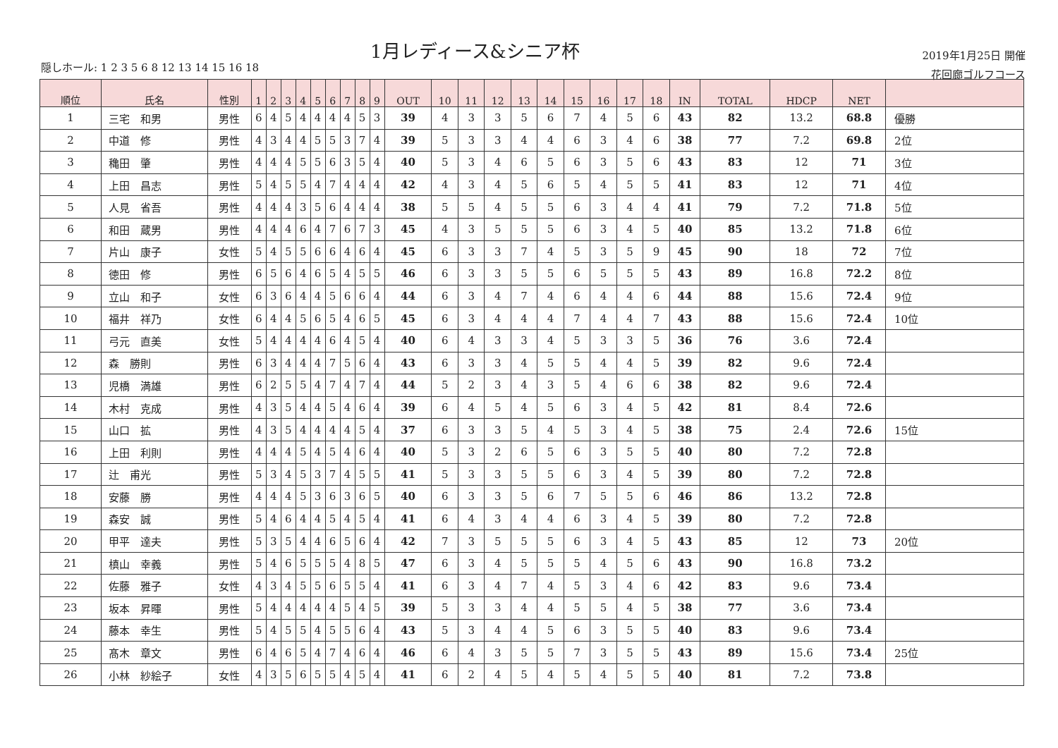隠しホール: 1 2 3 5 6 8 12 13 14 15 16 18
1月レディース&シニア杯
2019年1月25日 開催
花回廊ゴルフコース
| 順位 | 氏名 | 性別 | 1 | 2 | 3 | 4 | 5 | 6 | 7 | 8 | 9 | OUT | 10 | 11 | 12 | 13 | 14 | 15 | 16 | 17 | 18 | IN | TOTAL | HDCP | NET | |
| --- | --- | --- | --- | --- | --- | --- | --- | --- | --- | --- | --- | --- | --- | --- | --- | --- | --- | --- | --- | --- | --- | --- | --- | --- | --- | --- |
| 1 | 三宅 和男 | 男性 | 6 | 4 | 5 | 4 | 4 | 4 | 4 | 5 | 3 | 39 | 4 | 3 | 3 | 5 | 6 | 7 | 4 | 5 | 6 | 43 | 82 | 13.2 | 68.8 | 優勝 |
| 2 | 中道 修 | 男性 | 4 | 3 | 4 | 4 | 5 | 5 | 3 | 7 | 4 | 39 | 5 | 3 | 3 | 4 | 4 | 6 | 3 | 4 | 6 | 38 | 77 | 7.2 | 69.8 | 2位 |
| 3 | 穐田 肇 | 男性 | 4 | 4 | 4 | 5 | 5 | 6 | 3 | 5 | 4 | 40 | 5 | 3 | 4 | 6 | 5 | 6 | 3 | 5 | 6 | 43 | 83 | 12 | 71 | 3位 |
| 4 | 上田 昌志 | 男性 | 5 | 4 | 5 | 5 | 4 | 7 | 4 | 4 | 4 | 42 | 4 | 3 | 4 | 5 | 6 | 5 | 4 | 5 | 5 | 41 | 83 | 12 | 71 | 4位 |
| 5 | 人見 省吾 | 男性 | 4 | 4 | 4 | 3 | 5 | 6 | 4 | 4 | 4 | 38 | 5 | 5 | 4 | 5 | 5 | 6 | 3 | 4 | 4 | 41 | 79 | 7.2 | 71.8 | 5位 |
| 6 | 和田 蔵男 | 男性 | 4 | 4 | 4 | 6 | 4 | 7 | 6 | 7 | 3 | 45 | 4 | 3 | 5 | 5 | 5 | 6 | 3 | 4 | 5 | 40 | 85 | 13.2 | 71.8 | 6位 |
| 7 | 片山 康子 | 女性 | 5 | 4 | 5 | 5 | 6 | 6 | 4 | 6 | 4 | 45 | 6 | 3 | 3 | 7 | 4 | 5 | 3 | 5 | 9 | 45 | 90 | 18 | 72 | 7位 |
| 8 | 徳田 修 | 男性 | 6 | 5 | 6 | 4 | 6 | 5 | 4 | 5 | 5 | 46 | 6 | 3 | 3 | 5 | 5 | 6 | 5 | 5 | 5 | 43 | 89 | 16.8 | 72.2 | 8位 |
| 9 | 立山 和子 | 女性 | 6 | 3 | 6 | 4 | 4 | 5 | 6 | 6 | 4 | 44 | 6 | 3 | 4 | 7 | 4 | 6 | 4 | 4 | 6 | 44 | 88 | 15.6 | 72.4 | 9位 |
| 10 | 福井 祥乃 | 女性 | 6 | 4 | 4 | 5 | 6 | 5 | 4 | 6 | 5 | 45 | 6 | 3 | 4 | 4 | 4 | 7 | 4 | 4 | 7 | 43 | 88 | 15.6 | 72.4 | 10位 |
| 11 | 弓元 直美 | 女性 | 5 | 4 | 4 | 4 | 4 | 6 | 4 | 5 | 4 | 40 | 6 | 4 | 3 | 3 | 4 | 5 | 3 | 3 | 5 | 36 | 76 | 3.6 | 72.4 | |
| 12 | 森 勝則 | 男性 | 6 | 3 | 4 | 4 | 4 | 7 | 5 | 6 | 4 | 43 | 6 | 3 | 3 | 4 | 5 | 5 | 4 | 4 | 5 | 39 | 82 | 9.6 | 72.4 | |
| 13 | 児橋 満雄 | 男性 | 6 | 2 | 5 | 5 | 4 | 7 | 4 | 7 | 4 | 44 | 5 | 2 | 3 | 4 | 3 | 5 | 4 | 6 | 6 | 38 | 82 | 9.6 | 72.4 | |
| 14 | 木村 克成 | 男性 | 4 | 3 | 5 | 4 | 4 | 5 | 4 | 6 | 4 | 39 | 6 | 4 | 5 | 4 | 5 | 6 | 3 | 4 | 5 | 42 | 81 | 8.4 | 72.6 | |
| 15 | 山口 拡 | 男性 | 4 | 3 | 5 | 4 | 4 | 4 | 4 | 5 | 4 | 37 | 6 | 3 | 3 | 5 | 4 | 5 | 3 | 4 | 5 | 38 | 75 | 2.4 | 72.6 | 15位 |
| 16 | 上田 利則 | 男性 | 4 | 4 | 4 | 5 | 4 | 5 | 4 | 6 | 4 | 40 | 5 | 3 | 2 | 6 | 5 | 6 | 3 | 5 | 5 | 40 | 80 | 7.2 | 72.8 | |
| 17 | 辻 甫光 | 男性 | 5 | 3 | 4 | 5 | 3 | 7 | 4 | 5 | 5 | 41 | 5 | 3 | 3 | 5 | 5 | 6 | 3 | 4 | 5 | 39 | 80 | 7.2 | 72.8 | |
| 18 | 安藤 勝 | 男性 | 4 | 4 | 4 | 5 | 3 | 6 | 3 | 6 | 5 | 40 | 6 | 3 | 3 | 5 | 6 | 7 | 5 | 5 | 6 | 46 | 86 | 13.2 | 72.8 | |
| 19 | 森安 誠 | 男性 | 5 | 4 | 6 | 4 | 4 | 5 | 4 | 5 | 4 | 41 | 6 | 4 | 3 | 4 | 4 | 6 | 3 | 4 | 5 | 39 | 80 | 7.2 | 72.8 | |
| 20 | 甲平 達夫 | 男性 | 5 | 3 | 5 | 4 | 4 | 6 | 5 | 6 | 4 | 42 | 7 | 3 | 5 | 5 | 5 | 6 | 3 | 4 | 5 | 43 | 85 | 12 | 73 | 20位 |
| 21 | 槙山 幸義 | 男性 | 5 | 4 | 6 | 5 | 5 | 5 | 4 | 8 | 5 | 47 | 6 | 3 | 4 | 5 | 5 | 5 | 4 | 5 | 6 | 43 | 90 | 16.8 | 73.2 | |
| 22 | 佐藤 雅子 | 女性 | 4 | 3 | 4 | 5 | 5 | 6 | 5 | 5 | 4 | 41 | 6 | 3 | 4 | 7 | 4 | 5 | 3 | 4 | 6 | 42 | 83 | 9.6 | 73.4 | |
| 23 | 坂本 昇暉 | 男性 | 5 | 4 | 4 | 4 | 4 | 4 | 5 | 4 | 5 | 39 | 5 | 3 | 3 | 4 | 4 | 5 | 5 | 4 | 5 | 38 | 77 | 3.6 | 73.4 | |
| 24 | 藤本 幸生 | 男性 | 5 | 4 | 5 | 5 | 4 | 5 | 5 | 6 | 4 | 43 | 5 | 3 | 4 | 4 | 5 | 6 | 3 | 5 | 5 | 40 | 83 | 9.6 | 73.4 | |
| 25 | 髙木 章文 | 男性 | 6 | 4 | 6 | 5 | 4 | 7 | 4 | 6 | 4 | 46 | 6 | 4 | 3 | 5 | 5 | 7 | 3 | 5 | 5 | 43 | 89 | 15.6 | 73.4 | 25位 |
| 26 | 小林 紗絵子 | 女性 | 4 | 3 | 5 | 6 | 5 | 5 | 4 | 5 | 4 | 41 | 6 | 2 | 4 | 5 | 4 | 5 | 4 | 5 | 5 | 40 | 81 | 7.2 | 73.8 | |